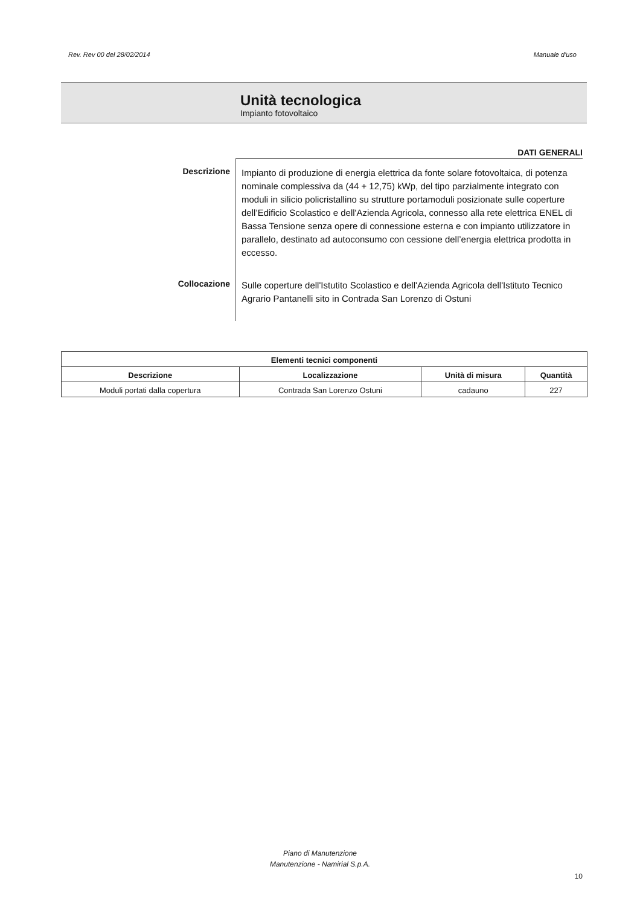Rev. Rev 00 del 28/02/2014 Manuale d'uso
Unità tecnologica
Impianto fotovoltaico
DATI GENERALI
Descrizione
Impianto di produzione di energia elettrica da fonte solare fotovoltaica, di potenza nominale complessiva da (44 + 12,75) kWp, del tipo parzialmente integrato con moduli in silicio policristallino su strutture portamoduli posizionate sulle coperture dell’Edificio Scolastico e dell'Azienda Agricola, connesso alla rete elettrica ENEL di Bassa Tensione senza opere di connessione esterna e con impianto utilizzatore in parallelo, destinato ad autoconsumo con cessione dell’energia elettrica prodotta in eccesso.
Collocazione
Sulle coperture dell'Istutito Scolastico e dell'Azienda Agricola dell'Istituto Tecnico Agrario Pantanelli sito in Contrada San Lorenzo di Ostuni
| Elementi tecnici componenti | | | |
| --- | --- | --- | --- |
| Descrizione | Localizzazione | Unità di misura | Quantità |
| Moduli portati dalla copertura | Contrada San Lorenzo Ostuni | cadauno | 227 |
Piano di Manutenzione
Manutenzione - Namirial S.p.A.
10